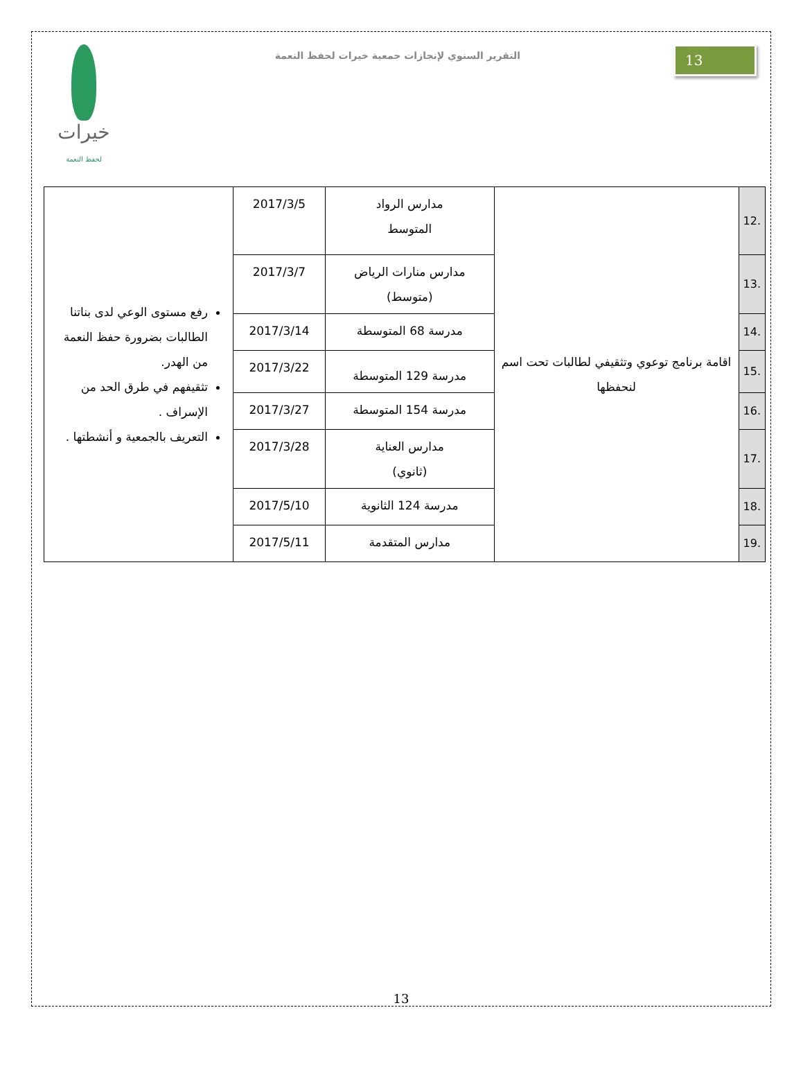خيرات
لحفظ النعمة
التقرير السنوي لإنجازات جمعية خيرات لحفظ النعمة
13
| 12. | اقامة برنامج توعوي وتثقيفي لطالبات تحت اسم لنحفظها | مدارس الرواد المتوسط | 2017/3/5 | رفع مستوى الوعي لدى بناتنا الطالبات بضرورة حفظ النعمة من الهدر. تثقيفهم في طرق الحد من الإسراف . التعريف بالجمعية و أنشطتها . |
| 13. | | مدارس منارات الرياض (متوسط) | 2017/3/7 | |
| 14. | | مدرسة 68 المتوسطة | 2017/3/14 | |
| 15. | | مدرسة 129 المتوسطة | 2017/3/22 | |
| 16. | | مدرسة 154 المتوسطة | 2017/3/27 | |
| 17. | | مدارس العناية (ثانوي) | 2017/3/28 | |
| 18. | | مدرسة 124 الثانوية | 2017/5/10 | |
| 19. | | مدارس المتقدمة | 2017/5/11 | |
13